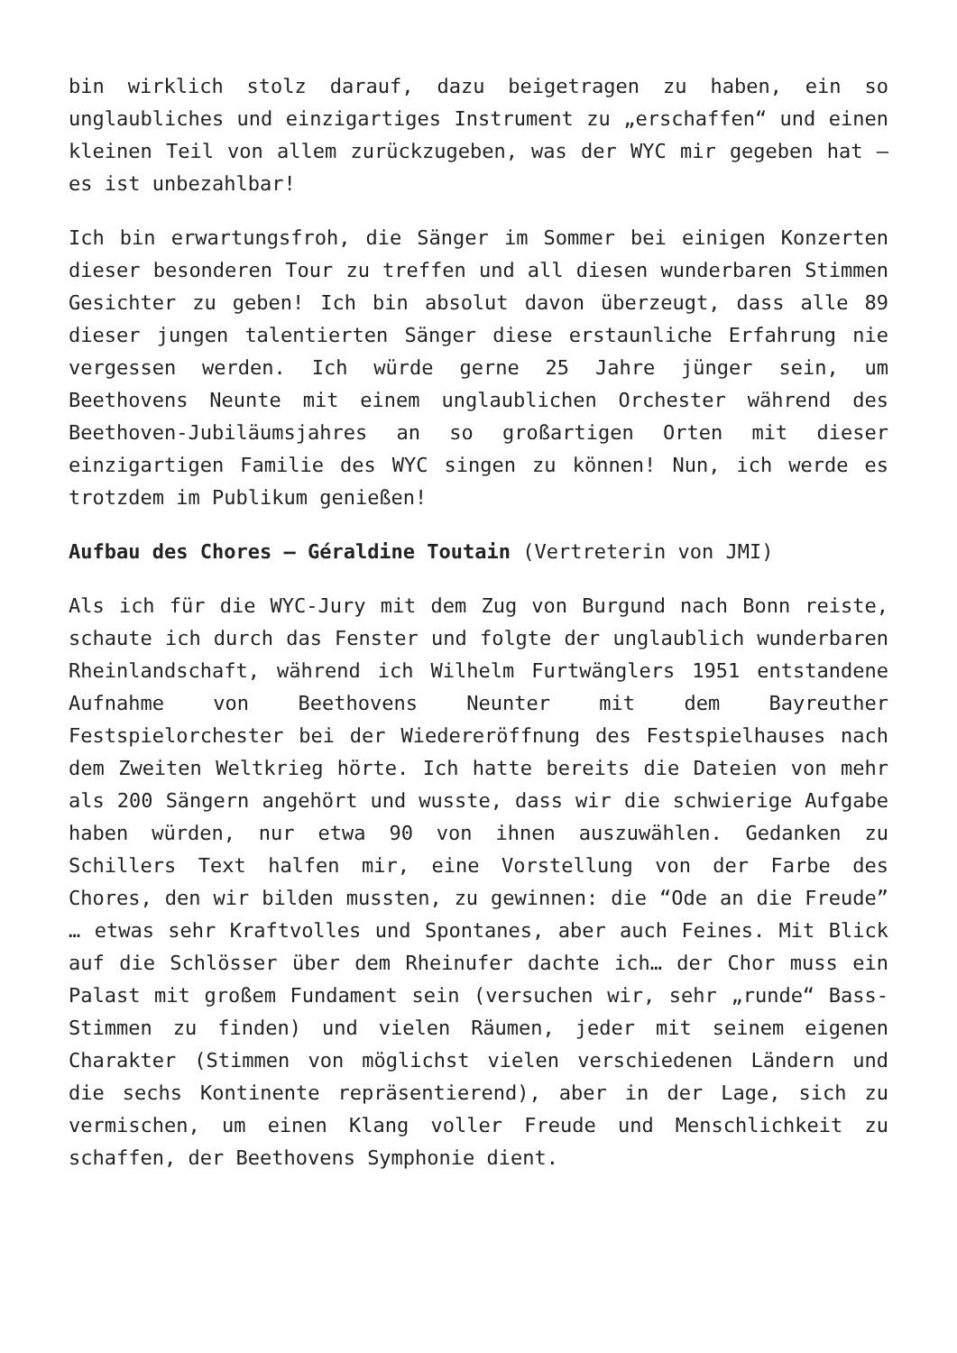bin wirklich stolz darauf, dazu beigetragen zu haben, ein so unglaubliches und einzigartiges Instrument zu „erschaffen“ und einen kleinen Teil von allem zurückzugeben, was der WYC mir gegeben hat – es ist unbezahlbar!
Ich bin erwartungsfroh, die Sänger im Sommer bei einigen Konzerten dieser besonderen Tour zu treffen und all diesen wunderbaren Stimmen Gesichter zu geben! Ich bin absolut davon überzeugt, dass alle 89 dieser jungen talentierten Sänger diese erstaunliche Erfahrung nie vergessen werden. Ich würde gerne 25 Jahre jünger sein, um Beethovens Neunte mit einem unglaublichen Orchester während des Beethoven-Jubiläumsjahres an so großartigen Orten mit dieser einzigartigen Familie des WYC singen zu können! Nun, ich werde es trotzdem im Publikum genießen!
Aufbau des Chores – Géraldine Toutain (Vertreterin von JMI)
Als ich für die WYC-Jury mit dem Zug von Burgund nach Bonn reiste, schaute ich durch das Fenster und folgte der unglaublich wunderbaren Rheinlandschaft, während ich Wilhelm Furtwänglers 1951 entstandene Aufnahme von Beethovens Neunter mit dem Bayreuther Festspielorchester bei der Wiedereröffnung des Festspielhauses nach dem Zweiten Weltkrieg hörte. Ich hatte bereits die Dateien von mehr als 200 Sängern angehört und wusste, dass wir die schwierige Aufgabe haben würden, nur etwa 90 von ihnen auszuwählen. Gedanken zu Schillers Text halfen mir, eine Vorstellung von der Farbe des Chores, den wir bilden mussten, zu gewinnen: die “Ode an die Freude” … etwas sehr Kraftvolles und Spontanes, aber auch Feines. Mit Blick auf die Schlösser über dem Rheinufer dachte ich… der Chor muss ein Palast mit großem Fundament sein (versuchen wir, sehr „runde“ Bass-Stimmen zu finden) und vielen Räumen, jeder mit seinem eigenen Charakter (Stimmen von möglichst vielen verschiedenen Ländern und die sechs Kontinente repräsentierend), aber in der Lage, sich zu vermischen, um einen Klang voller Freude und Menschlichkeit zu schaffen, der Beethovens Symphonie dient.